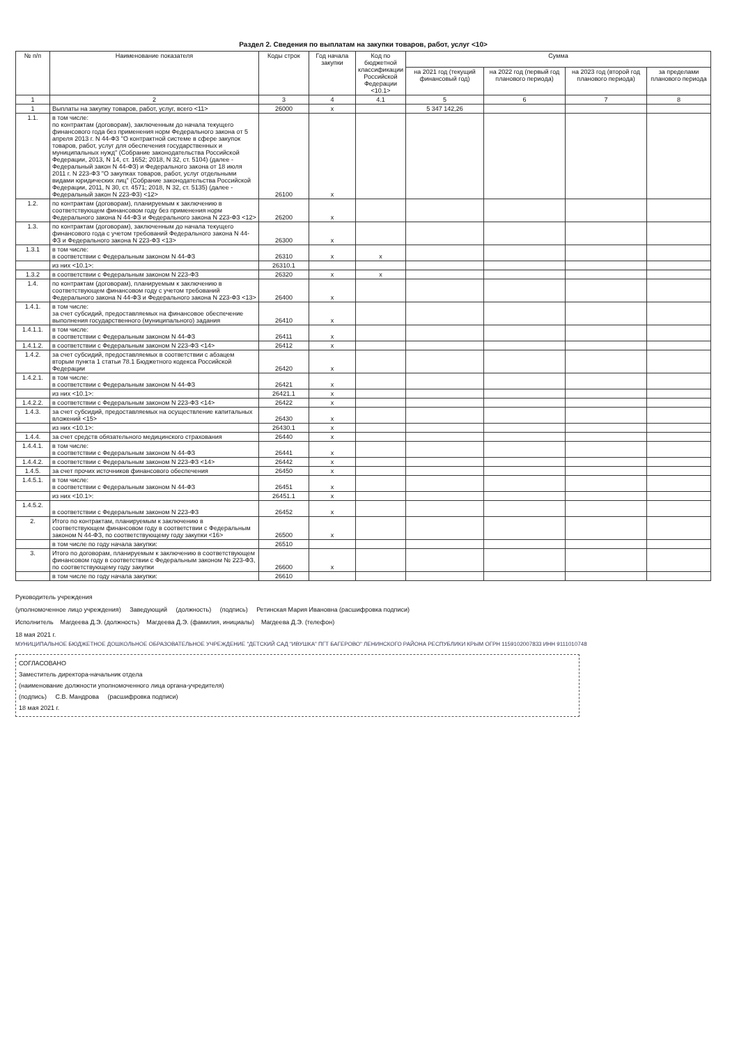Раздел 2. Сведения по выплатам на закупки товаров, работ, услуг <10>
| № п/п | Наименование показателя | Коды строк | Год начала закупки | Код по бюджетной классификации Российской Федерации <10.1> | Сумма | | | |
| --- | --- | --- | --- | --- | --- | --- | --- | --- |
| | | | | | на 2021 год (текущий финансовый год) | на 2022 год (первый год планового периода) | на 2023 год (второй год планового периода) | за пределами планового периода |
| 1 | 2 | 3 | 4 | 4.1 | 5 | 6 | 7 | 8 |
| 1 | Выплаты на закупку товаров, работ, услуг, всего <11> | 26000 | x | | 5 347 142,26 | | | |
| 1.1. | в том числе: по контрактам (договорам), заключенным до начала текущего финансового года без применения норм Федерального закона от 5 апреля 2013 г. N 44-ФЗ "О контрактной системе в сфере закупок товаров, работ, услуг для обеспечения государственных и муниципальных нужд" (Собрание законодательства Российской Федерации, 2013, N 14, ст. 1652; 2018, N 32, ст. 5104) (далее - Федеральный закон N 44-ФЗ) и Федерального закона от 18 июля 2011 г. N 223-ФЗ "О закупках товаров, работ, услуг отдельными видами юридических лиц" (Собрание законодательства Российской Федерации, 2011, N 30, ст. 4571; 2018, N 32, ст. 5135) (далее - Федеральный закон N 223-ФЗ) <12> | 26100 | x | | | | | |
| 1.2. | по контрактам (договорам), планируемым к заключению в соответствующем финансовом году без применения норм Федерального закона N 44-ФЗ и Федерального закона N 223-ФЗ <12> | 26200 | x | | | | | |
| 1.3. | по контрактам (договорам), заключенным до начала текущего финансового года с учетом требований Федерального закона N 44-ФЗ и Федерального закона N 223-ФЗ <13> | 26300 | x | | | | | |
| 1.3.1 | в том числе: в соответствии с Федеральным законом N 44-ФЗ | 26310 | x | x | | | | |
| | из них <10.1>: | 26310.1 | | | | | | |
| 1.3.2 | в соответствии с Федеральным законом N 223-ФЗ | 26320 | x | x | | | | |
| 1.4. | по контрактам (договорам), планируемым к заключению в соответствующем финансовом году с учетом требований Федерального закона N 44-ФЗ и Федерального закона N 223-ФЗ <13> | 26400 | x | | | | | |
| 1.4.1. | в том числе: за счет субсидий, предоставляемых на финансовое обеспечение выполнения государственного (муниципального) задания | 26410 | x | | | | | |
| 1.4.1.1. | в том числе: в соответствии с Федеральным законом N 44-ФЗ | 26411 | x | | | | | |
| 1.4.1.2. | в соответствии с Федеральным законом N 223-ФЗ <14> | 26412 | x | | | | | |
| 1.4.2. | за счет субсидий, предоставляемых в соответствии с абзацем вторым пункта 1 статьи 78.1 Бюджетного кодекса Российской Федерации | 26420 | x | | | | | |
| 1.4.2.1. | в том числе: в соответствии с Федеральным законом N 44-ФЗ | 26421 | x | | | | | |
| | из них <10.1>: | 26421.1 | x | | | | | |
| 1.4.2.2. | в соответствии с Федеральным законом N 223-ФЗ <14> | 26422 | x | | | | | |
| 1.4.3. | за счет субсидий, предоставляемых на осуществление капитальных вложений <15> | 26430 | x | | | | | |
| | из них <10.1>: | 26430.1 | x | | | | | |
| 1.4.4. | за счет средств обязательного медицинского страхования | 26440 | x | | | | | |
| 1.4.4.1. | в том числе: в соответствии с Федеральным законом N 44-ФЗ | 26441 | x | | | | | |
| 1.4.4.2. | в соответствии с Федеральным законом N 223-ФЗ <14> | 26442 | x | | | | | |
| 1.4.5. | за счет прочих источников финансового обеспечения | 26450 | x | | | | | |
| 1.4.5.1. | в том числе: в соответствии с Федеральным законом N 44-ФЗ | 26451 | x | | | | | |
| | из них <10.1>: | 26451.1 | x | | | | | |
| 1.4.5.2. | в соответствии с Федеральным законом N 223-ФЗ | 26452 | x | | | | | |
| 2. | Итого по контрактам, планируемым к заключению в соответствующем финансовом году в соответствии с Федеральным законом N 44-ФЗ, по соответствующему году закупки <16> | 26500 | x | | | | | |
| | в том числе по году начала закупки: | 26510 | | | | | | |
| 3. | Итого по договорам, планируемым к заключению в соответствующем финансовом году в соответствии с Федеральным законом № 223-ФЗ, по соответствующему году закупки | 26600 | x | | | | | |
| | в том числе по году начала закупки: | 26610 | | | | | | |
Руководитель учреждения
(уполномоченное лицо учреждения) Заведующий (должность) (подпись) Ретинская Мария Ивановна (расшифровка подписи)
Исполнитель Магдеева Д.Э. (должность) Магдеева Д.Э. (фамилия, инициалы) Магдеева Д.Э. (телефон)
18 мая 2021 г.
МУНИЦИПАЛЬНОЕ БЮДЖЕТНОЕ ДОШКОЛЬНОЕ ОБРАЗОВАТЕЛЬНОЕ УЧРЕЖДЕНИЕ "ДЕТСКИЙ САД "ИВУШКА" ПГТ БАГЕРОВО" ЛЕНИНСКОГО РАЙОНА РЕСПУБЛИКИ КРЫМ ОГРН 1159102007833 ИНН 9111010748
СОГЛАСОВАНО
Заместитель директора-начальник отдела
(наименование должности уполномоченного лица органа-учредителя)
(подпись) С.В. Мандрова (расшифровка подписи)
18 мая 2021 г.